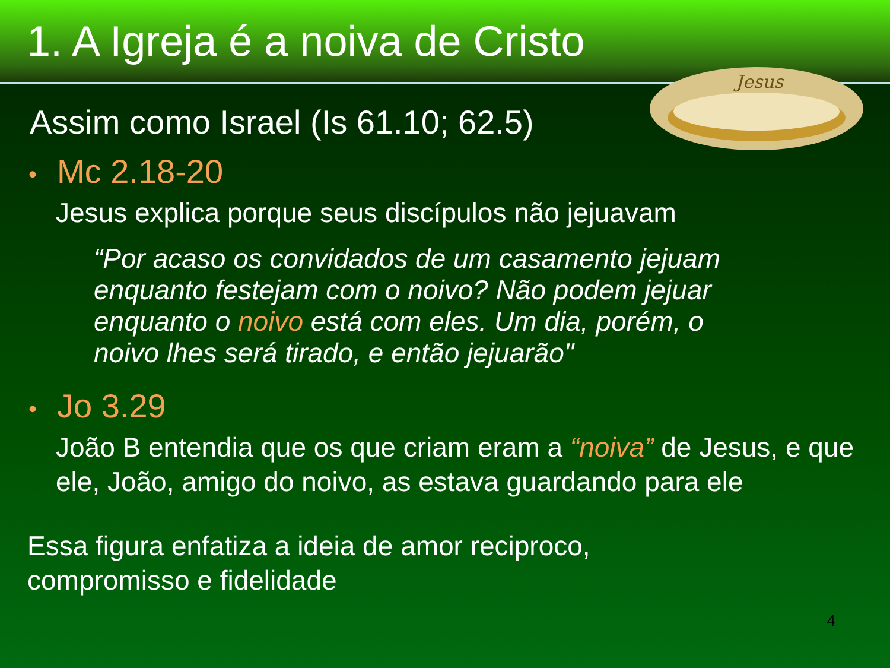1. A Igreja é a noiva de Cristo
Jesus
Assim como Israel (Is 61.10; 62.5)
• Mc 2.18-20
Jesus explica porque seus discípulos não jejuavam
“Por acaso os convidados de um casamento jejuam enquanto festejam com o noivo? Não podem jejuar enquanto o noivo está com eles. Um dia, porém, o noivo lhes será tirado, e então jejuarão"
• Jo 3.29
João B entendia que os que criam eram a “noiva” de Jesus, e que ele, João, amigo do noivo, as estava guardando para ele
Essa figura enfatiza a ideia de amor reciproco,
compromisso e fidelidade
4